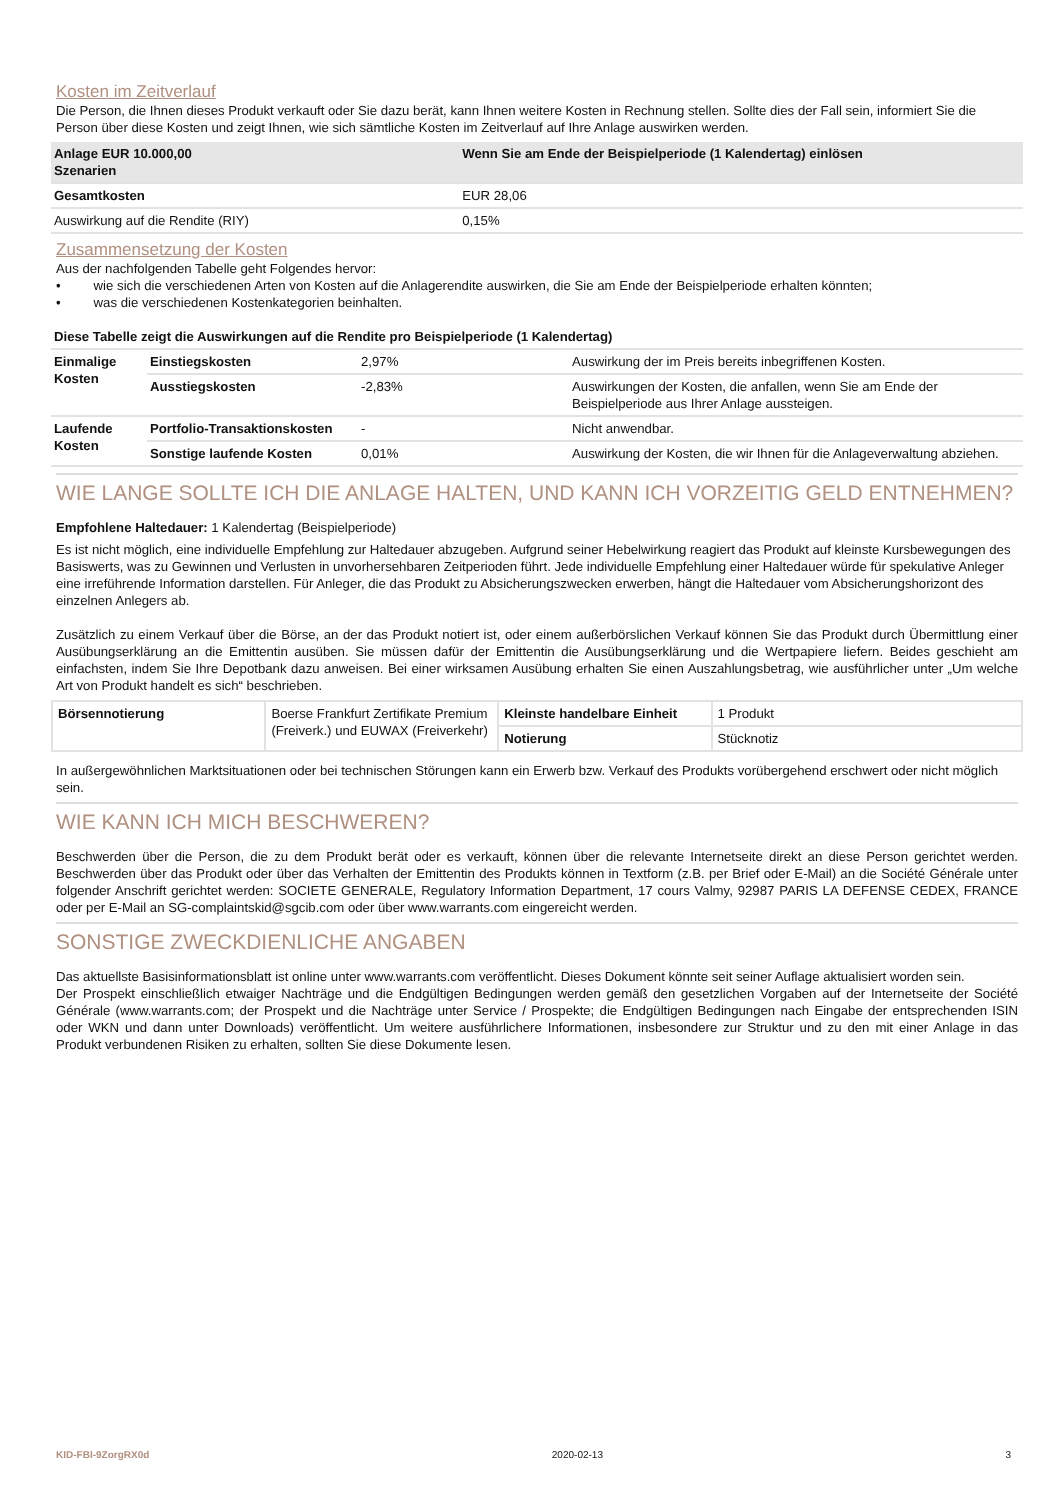Kosten im Zeitverlauf
Die Person, die Ihnen dieses Produkt verkauft oder Sie dazu berät, kann Ihnen weitere Kosten in Rechnung stellen. Sollte dies der Fall sein, informiert Sie die Person über diese Kosten und zeigt Ihnen, wie sich sämtliche Kosten im Zeitverlauf auf Ihre Anlage auswirken werden.
| Anlage EUR 10.000,00 Szenarien | Wenn Sie am Ende der Beispielperiode (1 Kalendertag) einlösen |
| --- | --- |
| Gesamtkosten | EUR 28,06 |
| Auswirkung auf die Rendite (RIY) | 0,15% |
Zusammensetzung der Kosten
Aus der nachfolgenden Tabelle geht Folgendes hervor:
• wie sich die verschiedenen Arten von Kosten auf die Anlagerendite auswirken, die Sie am Ende der Beispielperiode erhalten könnten;
• was die verschiedenen Kostenkategorien beinhalten.
| Diese Tabelle zeigt die Auswirkungen auf die Rendite pro Beispielperiode (1 Kalendertag) | | | |
| --- | --- | --- | --- |
| Einmalige Kosten | Einstiegskosten | 2,97% | Auswirkung der im Preis bereits inbegriffenen Kosten. |
| | Ausstiegskosten | -2,83% | Auswirkungen der Kosten, die anfallen, wenn Sie am Ende der Beispielperiode aus Ihrer Anlage aussteigen. |
| Laufende Kosten | Portfolio-Transaktionskosten | - | Nicht anwendbar. |
| | Sonstige laufende Kosten | 0,01% | Auswirkung der Kosten, die wir Ihnen für die Anlageverwaltung abziehen. |
WIE LANGE SOLLTE ICH DIE ANLAGE HALTEN, UND KANN ICH VORZEITIG GELD ENTNEHMEN?
Empfohlene Haltedauer: 1 Kalendertag (Beispielperiode)
Es ist nicht möglich, eine individuelle Empfehlung zur Haltedauer abzugeben. Aufgrund seiner Hebelwirkung reagiert das Produkt auf kleinste Kursbewegungen des Basiswerts, was zu Gewinnen und Verlusten in unvorhersehbaren Zeitperioden führt. Jede individuelle Empfehlung einer Haltedauer würde für spekulative Anleger eine irreführende Information darstellen. Für Anleger, die das Produkt zu Absicherungszwecken erwerben, hängt die Haltedauer vom Absicherungshorizont des einzelnen Anlegers ab.
Zusätzlich zu einem Verkauf über die Börse, an der das Produkt notiert ist, oder einem außerbörslichen Verkauf können Sie das Produkt durch Übermittlung einer Ausübungserklärung an die Emittentin ausüben. Sie müssen dafür der Emittentin die Ausübungserklärung und die Wertpapiere liefern. Beides geschieht am einfachsten, indem Sie Ihre Depotbank dazu anweisen. Bei einer wirksamen Ausübung erhalten Sie einen Auszahlungsbetrag, wie ausführlicher unter „Um welche Art von Produkt handelt es sich“ beschrieben.
| Börsennotierung | Boerse Frankfurt Zertifikate Premium (Freiverk.) und EUWAX (Freiverkehr) | Kleinste handelbare Einheit | 1 Produkt |
| | | Notierung | Stücknotiz |
In außergewöhnlichen Marktsituationen oder bei technischen Störungen kann ein Erwerb bzw. Verkauf des Produkts vorübergehend erschwert oder nicht möglich sein.
WIE KANN ICH MICH BESCHWEREN?
Beschwerden über die Person, die zu dem Produkt berät oder es verkauft, können über die relevante Internetseite direkt an diese Person gerichtet werden. Beschwerden über das Produkt oder über das Verhalten der Emittentin des Produkts können in Textform (z.B. per Brief oder E-Mail) an die Société Générale unter folgender Anschrift gerichtet werden: SOCIETE GENERALE, Regulatory Information Department, 17 cours Valmy, 92987 PARIS LA DEFENSE CEDEX, FRANCE oder per E-Mail an SG-complaintskid@sgcib.com oder über www.warrants.com eingereicht werden.
SONSTIGE ZWECKDIENLICHE ANGABEN
Das aktuellste Basisinformationsblatt ist online unter www.warrants.com veröffentlicht. Dieses Dokument könnte seit seiner Auflage aktualisiert worden sein.
Der Prospekt einschließlich etwaiger Nachträge und die Endgültigen Bedingungen werden gemäß den gesetzlichen Vorgaben auf der Internetseite der Société Générale (www.warrants.com; der Prospekt und die Nachträge unter Service / Prospekte; die Endgültigen Bedingungen nach Eingabe der entsprechenden ISIN oder WKN und dann unter Downloads) veröffentlicht. Um weitere ausführlichere Informationen, insbesondere zur Struktur und zu den mit einer Anlage in das Produkt verbundenen Risiken zu erhalten, sollten Sie diese Dokumente lesen.
KID-FBI-9ZorgRX0d 2020-02-13 3